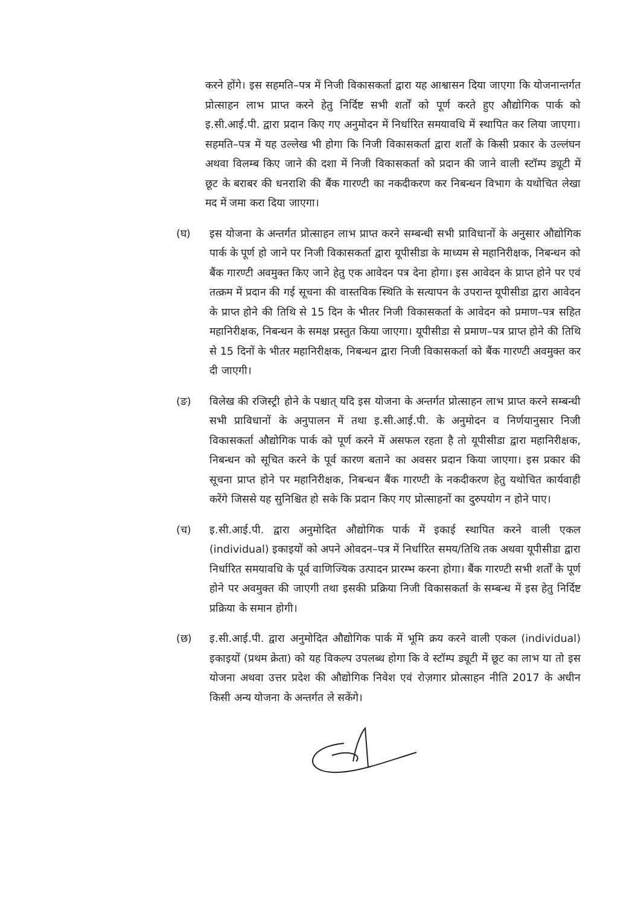करने होंगे। इस सहमति–पत्र में निजी विकासकर्ता द्वारा यह आश्वासन दिया जाएगा कि योजनान्तर्गत प्रोत्साहन लाभ प्राप्त करने हेतु निर्दिष्ट सभी शर्तों को पूर्ण करते हुए औद्योगिक पार्क को इ.सी.आई.पी. द्वारा प्रदान किए गए अनुमोदन में निर्धारित समयावधि में स्थापित कर लिया जाएगा। सहमति–पत्र में यह उल्लेख भी होगा कि निजी विकासकर्ता द्वारा शर्तों के किसी प्रकार के उल्लंघन अथवा विलम्ब किए जाने की दशा में निजी विकासकर्ता को प्रदान की जाने वाली स्टॉम्प ड्यूटी में छूट के बराबर की धनराशि की बैंक गारण्टी का नकदीकरण कर निबन्धन विभाग के यथोचित लेखा मद में जमा करा दिया जाएगा।
(घ) इस योजना के अन्तर्गत प्रोत्साहन लाभ प्राप्त करने सम्बन्धी सभी प्राविधानों के अनुसार औद्योगिक पार्क के पूर्ण हो जाने पर निजी विकासकर्ता द्वारा यूपीसीडा के माध्यम से महानिरीक्षक, निबन्धन को बैंक गारण्टी अवमुक्त किए जाने हेतु एक आवेदन पत्र देना होगा। इस आवेदन के प्राप्त होने पर एवं तत्क्रम में प्रदान की गई सूचना की वास्तविक स्थिति के सत्यापन के उपरान्त यूपीसीडा द्वारा आवेदन के प्राप्त होने की तिथि से 15 दिन के भीतर निजी विकासकर्ता के आवेदन को प्रमाण–पत्र सहित महानिरीक्षक, निबन्धन के समक्ष प्रस्तुत किया जाएगा। यूपीसीडा से प्रमाण–पत्र प्राप्त होने की तिथि से 15 दिनों के भीतर महानिरीक्षक, निबन्धन द्वारा निजी विकासकर्ता को बैंक गारण्टी अवमुक्त कर दी जाएगी।
(ङ) विलेख की रजिस्ट्री होने के पश्चात् यदि इस योजना के अन्तर्गत प्रोत्साहन लाभ प्राप्त करने सम्बन्धी सभी प्राविधानों के अनुपालन में तथा इ.सी.आई.पी. के अनुमोदन व निर्णयानुसार निजी विकासकर्ता औद्योगिक पार्क को पूर्ण करने में असफल रहता है तो यूपीसीडा द्वारा महानिरीक्षक, निबन्धन को सूचित करने के पूर्व कारण बताने का अवसर प्रदान किया जाएगा। इस प्रकार की सूचना प्राप्त होने पर महानिरीक्षक, निबन्धन बैंक गारण्टी के नकदीकरण हेतु यथोचित कार्यवाही करेंगे जिससे यह सुनिश्चित हो सके कि प्रदान किए गए प्रोत्साहनों का दुरुपयोग न होने पाए।
(च) इ.सी.आई.पी. द्वारा अनुमोदित औद्योगिक पार्क में इकाई स्थापित करने वाली एकल (individual) इकाइयों को अपने ओवदन–पत्र में निर्धारित समय/तिथि तक अथवा यूपीसीडा द्वारा निर्धारित समयावधि के पूर्व वाणिज्यिक उत्पादन प्रारम्भ करना होगा। बैंक गारण्टी सभी शर्तों के पूर्ण होने पर अवमुक्त की जाएगी तथा इसकी प्रक्रिया निजी विकासकर्ता के सम्बन्ध में इस हेतु निर्दिष्ट प्रक्रिया के समान होगी।
(छ) इ.सी.आई.पी. द्वारा अनुमोदित औद्योगिक पार्क में भूमि क्रय करने वाली एकल (individual) इकाइयों (प्रथम क्रेता) को यह विकल्प उपलब्ध होगा कि वे स्टॉम्प ड्यूटी में छूट का लाभ या तो इस योजना अथवा उत्तर प्रदेश की औद्योगिक निवेश एवं रोज़गार प्रोत्साहन नीति 2017 के अधीन किसी अन्य योजना के अन्तर्गत ले सकेंगे।